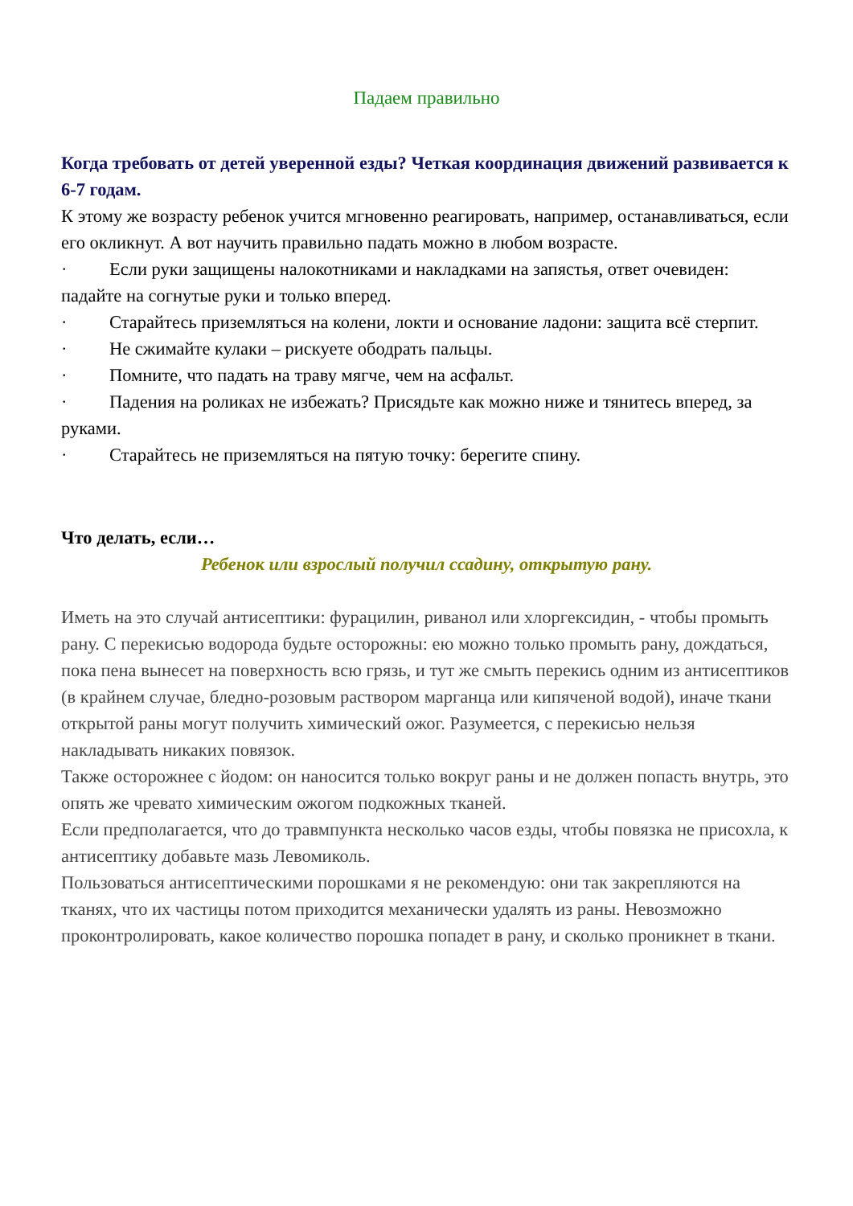Падаем правильно
Когда требовать от детей уверенной езды? Четкая координация движений развивается к 6-7 годам.
К этому же возрасту ребенок учится мгновенно реагировать, например, останавливаться, если его окликнут. А вот научить правильно падать можно в любом возрасте.
· Если руки защищены налокотниками и накладками на запястья, ответ очевиден: падайте на согнутые руки и только вперед.
· Старайтесь приземляться на колени, локти и основание ладони: защита всё стерпит.
· Не сжимайте кулаки – рискуете ободрать пальцы.
· Помните, что падать на траву мягче, чем на асфальт.
· Падения на роликах не избежать? Присядьте как можно ниже и тянитесь вперед, за руками.
· Старайтесь не приземляться на пятую точку: берегите спину.
Что делать, если…
Ребенок или взрослый получил ссадину, открытую рану.
Иметь на это случай антисептики: фурацилин, риванол или хлоргексидин, - чтобы промыть рану. С перекисью водорода будьте осторожны: ею можно только промыть рану, дождаться, пока пена вынесет на поверхность всю грязь, и тут же смыть перекись одним из антисептиков (в крайнем случае, бледно-розовым раствором марганца или кипяченой водой), иначе ткани открытой раны могут получить химический ожог. Разумеется, с перекисью нельзя накладывать никаких повязок.
Также осторожнее с йодом: он наносится только вокруг раны и не должен попасть внутрь, это опять же чревато химическим ожогом подкожных тканей.
Если предполагается, что до травмпункта несколько часов езды, чтобы повязка не присохла, к антисептику добавьте мазь Левомиколь.
Пользоваться антисептическими порошками я не рекомендую: они так закрепляются на тканях, что их частицы потом приходится механически удалять из раны. Невозможно проконтролировать, какое количество порошка попадет в рану, и сколько проникнет в ткани.